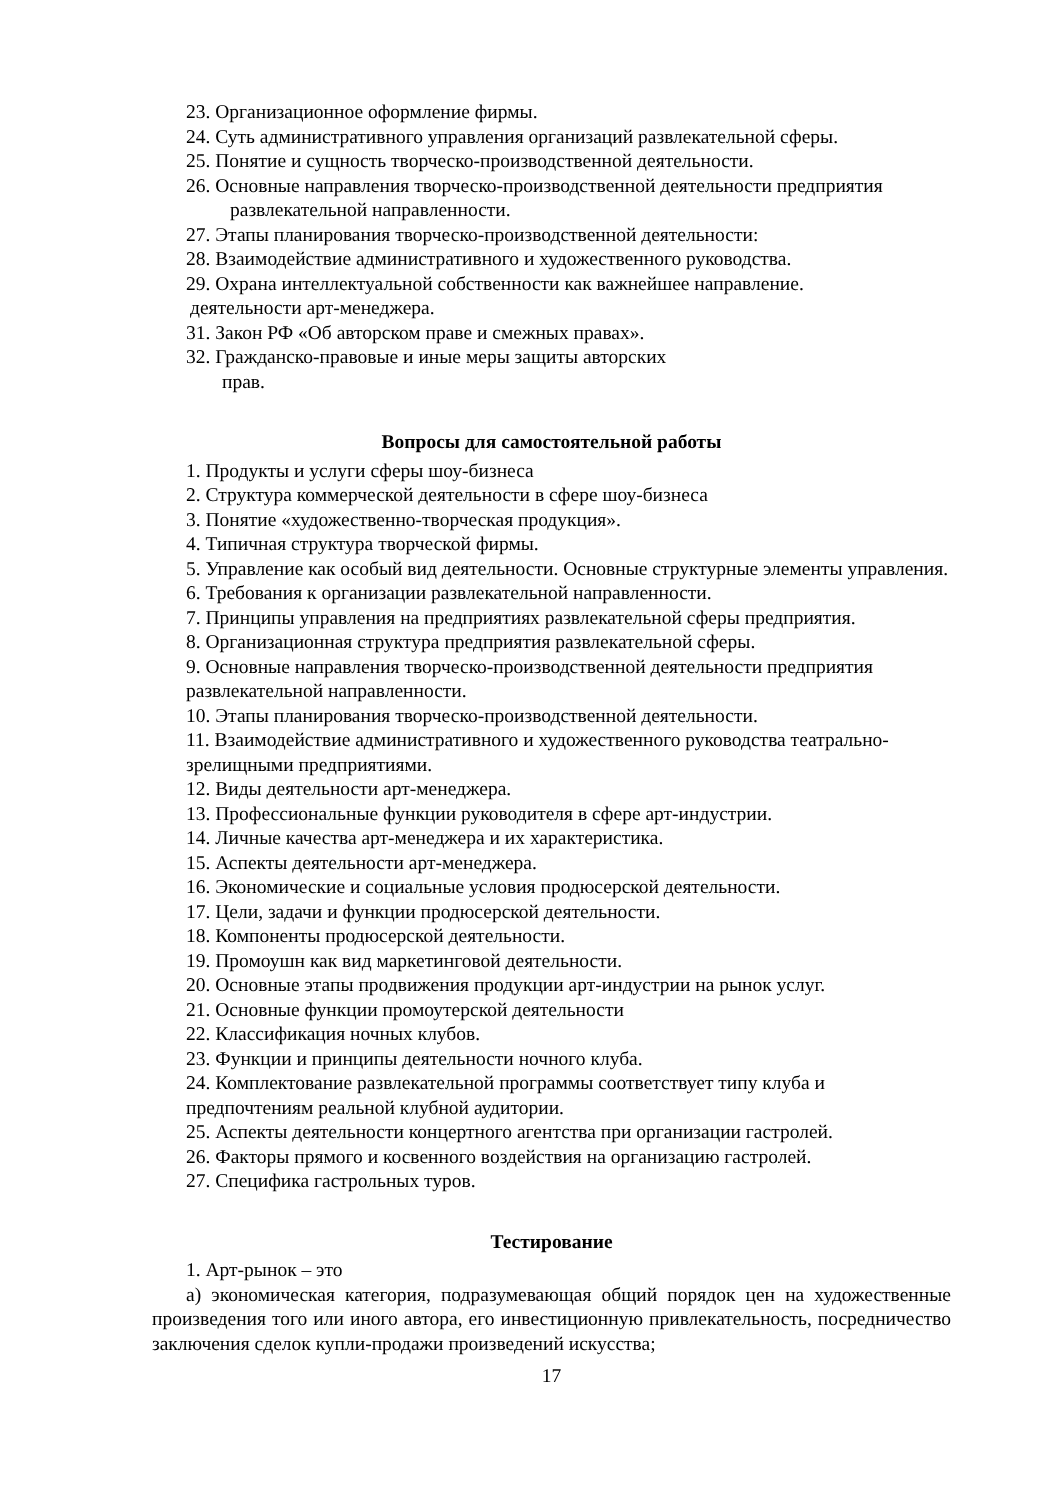23. Организационное оформление фирмы.
24. Суть административного управления организаций развлекательной сферы.
25. Понятие и сущность творческо-производственной деятельности.
26. Основные направления творческо-производственной деятельности предприятия
развлекательной направленности.
27. Этапы планирования творческо-производственной деятельности:
28. Взаимодействие административного и художественного руководства.
29. Охрана интеллектуальной собственности как важнейшее направление.
деятельности арт-менеджера.
31. Закон РФ «Об авторском праве и смежных правах».
32. Гражданско-правовые и иные меры защиты авторских
прав.
Вопросы для самостоятельной работы
1. Продукты и услуги сферы шоу-бизнеса
2. Структура коммерческой деятельности в сфере шоу-бизнеса
3. Понятие «художественно-творческая продукция».
4. Типичная структура творческой фирмы.
5. Управление как особый вид деятельности. Основные структурные элементы управления.
6. Требования к организации развлекательной направленности.
7. Принципы управления на предприятиях развлекательной сферы предприятия.
8. Организационная структура предприятия развлекательной сферы.
9. Основные направления творческо-производственной деятельности предприятия развлекательной направленности.
10. Этапы планирования творческо-производственной деятельности.
11. Взаимодействие административного и художественного руководства театрально-зрелищными предприятиями.
12. Виды деятельности арт-менеджера.
13. Профессиональные функции руководителя в сфере арт-индустрии.
14. Личные качества арт-менеджера и их характеристика.
15. Аспекты деятельности арт-менеджера.
16. Экономические и социальные условия продюсерской деятельности.
17. Цели, задачи и функции продюсерской деятельности.
18. Компоненты продюсерской деятельности.
19. Промоушн как вид маркетинговой деятельности.
20. Основные этапы продвижения продукции арт-индустрии на рынок услуг.
21. Основные функции промоутерской деятельности
22. Классификация ночных клубов.
23. Функции и принципы деятельности ночного клуба.
24. Комплектование развлекательной программы соответствует типу клуба и предпочтениям реальной клубной аудитории.
25. Аспекты деятельности концертного агентства при организации гастролей.
26. Факторы прямого и косвенного воздействия на организацию гастролей.
27. Специфика гастрольных туров.
Тестирование
1. Арт-рынок – это
а) экономическая категория, подразумевающая общий порядок цен на художественные произведения того или иного автора, его инвестиционную привлекательность, посредничество заключения сделок купли-продажи произведений искусства;
17